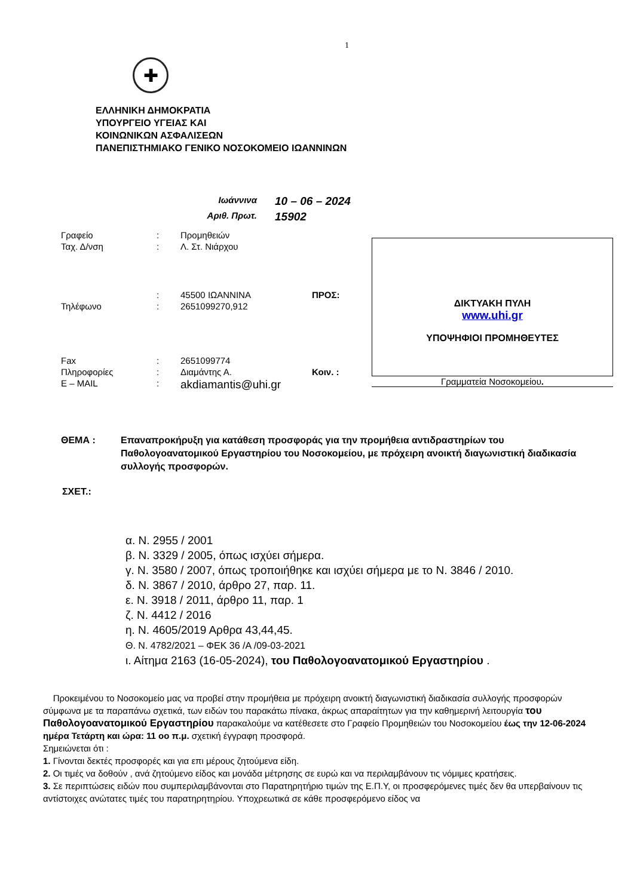1
✚
ΕΛΛΗΝΙΚΗ ΔΗΜΟΚΡΑΤΙΑ
ΥΠΟΥΡΓΕΙΟ ΥΓΕΙΑΣ ΚΑΙ
ΚΟΙΝΩΝΙΚΩΝ ΑΣΦΑΛΙΣΕΩΝ
ΠΑΝΕΠΙΣΤΗΜΙΑΚΟ ΓΕΝΙΚΟ ΝΟΣΟΚΟΜΕΙΟ ΙΩΑΝΝΙΝΩΝ
Ιωάννινα 10 – 06 – 2024 Αριθ. Πρωτ. 15902
| Γραφείο | : | Προμηθειών | |
| Ταχ. Δ/νση | : | Λ. Στ. Νιάρχου | |
| | : | 45500 ΙΩΑΝΝΙΝΑ | ΠΡΟΣ: |
| Τηλέφωνο | : | 2651099270,912 | |
| Fax | : | 2651099774 | |
| Πληροφορίες | : | Διαμάντης Α. | Κοιν. : |
| E – MAIL | : | akdiamantis@uhi.gr | |
ΔΙΚΤΥΑΚΗ ΠΥΛΗ
www.uhi.gr
ΥΠΟΨΗΦΙΟΙ ΠΡΟΜΗΘΕΥΤΕΣ
Γραμματεία Νοσοκομείου.
ΘΕΜΑ : Επαναπροκήρυξη για κατάθεση προσφοράς για την προμήθεια αντιδραστηρίων του Παθολογοανατομικού Εργαστηρίου του Νοσοκομείου, με πρόχειρη ανοικτή διαγωνιστική διαδικασία συλλογής προσφορών.
ΣΧΕΤ.:
α. Ν. 2955 / 2001
β. Ν. 3329 / 2005, όπως ισχύει σήμερα.
γ. Ν. 3580 / 2007, όπως τροποιήθηκε και ισχύει σήμερα με το Ν. 3846 / 2010.
δ. Ν. 3867 / 2010, άρθρο 27, παρ. 11.
ε. Ν. 3918 / 2011, άρθρο 11, παρ. 1
ζ. Ν. 4412 / 2016
η. Ν. 4605/2019 Αρθρα 43,44,45.
Θ. Ν. 4782/2021 – ΦΕΚ 36 /Α /09-03-2021
ι. Αίτημα 2163 (16-05-2024), του Παθολογοανατομικού Εργαστηρίου .
Προκειμένου το Νοσοκομείο μας να προβεί στην προμήθεια με πρόχειρη ανοικτή διαγωνιστική διαδικασία συλλογής προσφορών σύμφωνα με τα παραπάνω σχετικά, των ειδών του παρακάτω πίνακα, άκρως απαραίτητων για την καθημερινή λειτουργία του Παθολογοανατομικού Εργαστηρίου παρακαλούμε να κατέθεσετε στο Γραφείο Προμηθειών του Νοσοκομείου έως την 12-06-2024 ημέρα Τετάρτη και ώρα: 11 οο π.μ. σχετική έγγραφη προσφορά.
Σημειώνεται ότι :
1. Γίνονται δεκτές προσφορές και για επι μέρους ζητούμενα είδη.
2. Οι τιμές να δοθούν , ανά ζητούμενο είδος και μονάδα μέτρησης σε ευρώ και να περιλαμβάνουν τις νόμιμες κρατήσεις.
3. Σε περιπτώσεις ειδών που συμπεριλαμβάνονται στο Παρατηρητήριο τιμών της Ε.Π.Υ, οι προσφερόμενες τιμές δεν θα υπερβαίνουν τις αντίστοιχες ανώτατες τιμές του παρατηρητηρίου. Υποχρεωτικά σε κάθε προσφερόμενο είδος να